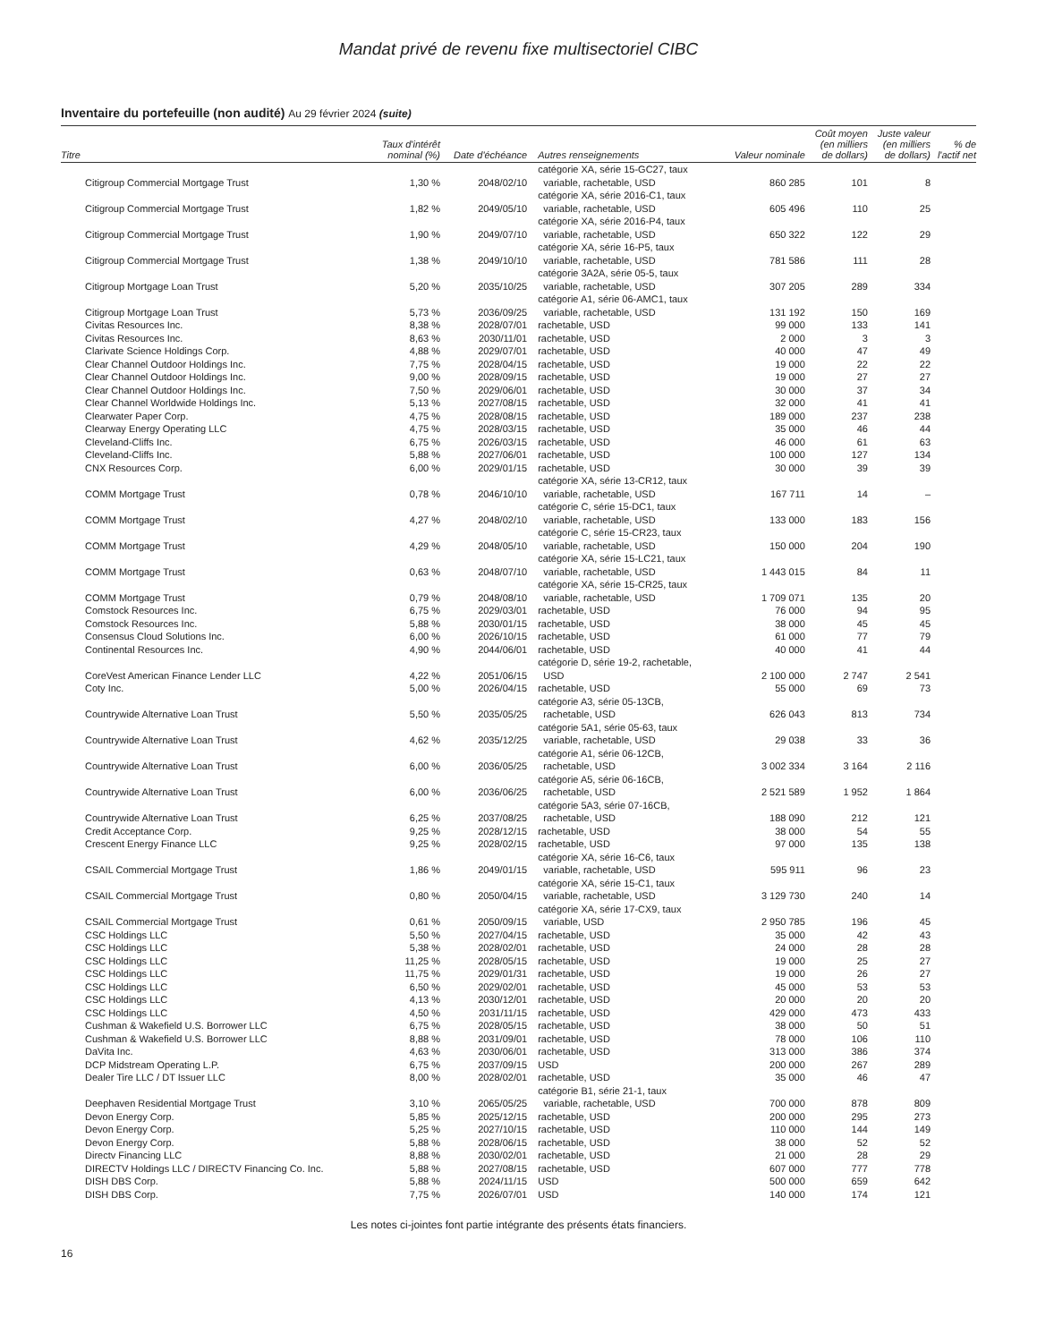Mandat privé de revenu fixe multisectoriel CIBC
Inventaire du portefeuille (non audité) Au 29 février 2024 (suite)
| Titre | Taux d'intérêt nominal (%) | Date d'échéance | Autres renseignements | Valeur nominale | Coût moyen (en milliers de dollars) | Juste valeur (en milliers de dollars) | % de l'actif net |
| --- | --- | --- | --- | --- | --- | --- | --- |
| Citigroup Commercial Mortgage Trust | 1,30 % | 2048/02/10 | catégorie XA, série 15-GC27, taux variable, rachetable, USD | 860 285 | 101 | 8 | |
| Citigroup Commercial Mortgage Trust | 1,82 % | 2049/05/10 | catégorie XA, série 2016-C1, taux variable, rachetable, USD | 605 496 | 110 | 25 | |
| Citigroup Commercial Mortgage Trust | 1,90 % | 2049/07/10 | catégorie XA, série 2016-P4, taux variable, rachetable, USD | 650 322 | 122 | 29 | |
| Citigroup Commercial Mortgage Trust | 1,38 % | 2049/10/10 | catégorie XA, série 16-P5, taux variable, rachetable, USD | 781 586 | 111 | 28 | |
| Citigroup Mortgage Loan Trust | 5,20 % | 2035/10/25 | catégorie 3A2A, série 05-5, taux variable, rachetable, USD | 307 205 | 289 | 334 | |
| Citigroup Mortgage Loan Trust | 5,73 % | 2036/09/25 | catégorie A1, série 06-AMC1, taux variable, rachetable, USD | 131 192 | 150 | 169 | |
| Civitas Resources Inc. | 8,38 % | 2028/07/01 | rachetable, USD | 99 000 | 133 | 141 | |
| Civitas Resources Inc. | 8,63 % | 2030/11/01 | rachetable, USD | 2 000 | 3 | 3 | |
| Clarivate Science Holdings Corp. | 4,88 % | 2029/07/01 | rachetable, USD | 40 000 | 47 | 49 | |
| Clear Channel Outdoor Holdings Inc. | 7,75 % | 2028/04/15 | rachetable, USD | 19 000 | 22 | 22 | |
| Clear Channel Outdoor Holdings Inc. | 9,00 % | 2028/09/15 | rachetable, USD | 19 000 | 27 | 27 | |
| Clear Channel Outdoor Holdings Inc. | 7,50 % | 2029/06/01 | rachetable, USD | 30 000 | 37 | 34 | |
| Clear Channel Worldwide Holdings Inc. | 5,13 % | 2027/08/15 | rachetable, USD | 32 000 | 41 | 41 | |
| Clearwater Paper Corp. | 4,75 % | 2028/08/15 | rachetable, USD | 189 000 | 237 | 238 | |
| Clearway Energy Operating LLC | 4,75 % | 2028/03/15 | rachetable, USD | 35 000 | 46 | 44 | |
| Cleveland-Cliffs Inc. | 6,75 % | 2026/03/15 | rachetable, USD | 46 000 | 61 | 63 | |
| Cleveland-Cliffs Inc. | 5,88 % | 2027/06/01 | rachetable, USD | 100 000 | 127 | 134 | |
| CNX Resources Corp. | 6,00 % | 2029/01/15 | rachetable, USD | 30 000 | 39 | 39 | |
| COMM Mortgage Trust | 0,78 % | 2046/10/10 | catégorie XA, série 13-CR12, taux variable, rachetable, USD | 167 711 | 14 | – | |
| COMM Mortgage Trust | 4,27 % | 2048/02/10 | catégorie C, série 15-DC1, taux variable, rachetable, USD | 133 000 | 183 | 156 | |
| COMM Mortgage Trust | 4,29 % | 2048/05/10 | catégorie C, série 15-CR23, taux variable, rachetable, USD | 150 000 | 204 | 190 | |
| COMM Mortgage Trust | 0,63 % | 2048/07/10 | catégorie XA, série 15-LC21, taux variable, rachetable, USD | 1 443 015 | 84 | 11 | |
| COMM Mortgage Trust | 0,79 % | 2048/08/10 | catégorie XA, série 15-CR25, taux variable, rachetable, USD | 1 709 071 | 135 | 20 | |
| Comstock Resources Inc. | 6,75 % | 2029/03/01 | rachetable, USD | 76 000 | 94 | 95 | |
| Comstock Resources Inc. | 5,88 % | 2030/01/15 | rachetable, USD | 38 000 | 45 | 45 | |
| Consensus Cloud Solutions Inc. | 6,00 % | 2026/10/15 | rachetable, USD | 61 000 | 77 | 79 | |
| Continental Resources Inc. | 4,90 % | 2044/06/01 | rachetable, USD | 40 000 | 41 | 44 | |
| CoreVest American Finance Lender LLC | 4,22 % | 2051/06/15 | catégorie D, série 19-2, rachetable, USD | 2 100 000 | 2 747 | 2 541 | |
| Coty Inc. | 5,00 % | 2026/04/15 | rachetable, USD | 55 000 | 69 | 73 | |
| Countrywide Alternative Loan Trust | 5,50 % | 2035/05/25 | catégorie A3, série 05-13CB, rachetable, USD | 626 043 | 813 | 734 | |
| Countrywide Alternative Loan Trust | 4,62 % | 2035/12/25 | catégorie 5A1, série 05-63, taux variable, rachetable, USD | 29 038 | 33 | 36 | |
| Countrywide Alternative Loan Trust | 6,00 % | 2036/05/25 | catégorie A1, série 06-12CB, rachetable, USD | 3 002 334 | 3 164 | 2 116 | |
| Countrywide Alternative Loan Trust | 6,00 % | 2036/06/25 | catégorie A5, série 06-16CB, rachetable, USD | 2 521 589 | 1 952 | 1 864 | |
| Countrywide Alternative Loan Trust | 6,25 % | 2037/08/25 | catégorie 5A3, série 07-16CB, rachetable, USD | 188 090 | 212 | 121 | |
| Credit Acceptance Corp. | 9,25 % | 2028/12/15 | rachetable, USD | 38 000 | 54 | 55 | |
| Crescent Energy Finance LLC | 9,25 % | 2028/02/15 | rachetable, USD | 97 000 | 135 | 138 | |
| CSAIL Commercial Mortgage Trust | 1,86 % | 2049/01/15 | catégorie XA, série 16-C6, taux variable, rachetable, USD | 595 911 | 96 | 23 | |
| CSAIL Commercial Mortgage Trust | 0,80 % | 2050/04/15 | catégorie XA, série 15-C1, taux variable, rachetable, USD | 3 129 730 | 240 | 14 | |
| CSAIL Commercial Mortgage Trust | 0,61 % | 2050/09/15 | catégorie XA, série 17-CX9, taux variable, USD | 2 950 785 | 196 | 45 | |
| CSC Holdings LLC | 5,50 % | 2027/04/15 | rachetable, USD | 35 000 | 42 | 43 | |
| CSC Holdings LLC | 5,38 % | 2028/02/01 | rachetable, USD | 24 000 | 28 | 28 | |
| CSC Holdings LLC | 11,25 % | 2028/05/15 | rachetable, USD | 19 000 | 25 | 27 | |
| CSC Holdings LLC | 11,75 % | 2029/01/31 | rachetable, USD | 19 000 | 26 | 27 | |
| CSC Holdings LLC | 6,50 % | 2029/02/01 | rachetable, USD | 45 000 | 53 | 53 | |
| CSC Holdings LLC | 4,13 % | 2030/12/01 | rachetable, USD | 20 000 | 20 | 20 | |
| CSC Holdings LLC | 4,50 % | 2031/11/15 | rachetable, USD | 429 000 | 473 | 433 | |
| Cushman & Wakefield U.S. Borrower LLC | 6,75 % | 2028/05/15 | rachetable, USD | 38 000 | 50 | 51 | |
| Cushman & Wakefield U.S. Borrower LLC | 8,88 % | 2031/09/01 | rachetable, USD | 78 000 | 106 | 110 | |
| DaVita Inc. | 4,63 % | 2030/06/01 | rachetable, USD | 313 000 | 386 | 374 | |
| DCP Midstream Operating L.P. | 6,75 % | 2037/09/15 | USD | 200 000 | 267 | 289 | |
| Dealer Tire LLC / DT Issuer LLC | 8,00 % | 2028/02/01 | rachetable, USD | 35 000 | 46 | 47 | |
| Deephaven Residential Mortgage Trust | 3,10 % | 2065/05/25 | catégorie B1, série 21-1, taux variable, rachetable, USD | 700 000 | 878 | 809 | |
| Devon Energy Corp. | 5,85 % | 2025/12/15 | rachetable, USD | 200 000 | 295 | 273 | |
| Devon Energy Corp. | 5,25 % | 2027/10/15 | rachetable, USD | 110 000 | 144 | 149 | |
| Devon Energy Corp. | 5,88 % | 2028/06/15 | rachetable, USD | 38 000 | 52 | 52 | |
| Directv Financing LLC | 8,88 % | 2030/02/01 | rachetable, USD | 21 000 | 28 | 29 | |
| DIRECTV Holdings LLC / DIRECTV Financing Co. Inc. | 5,88 % | 2027/08/15 | rachetable, USD | 607 000 | 777 | 778 | |
| DISH DBS Corp. | 5,88 % | 2024/11/15 | USD | 500 000 | 659 | 642 | |
| DISH DBS Corp. | 7,75 % | 2026/07/01 | USD | 140 000 | 174 | 121 | |
Les notes ci-jointes font partie intégrante des présents états financiers.
16